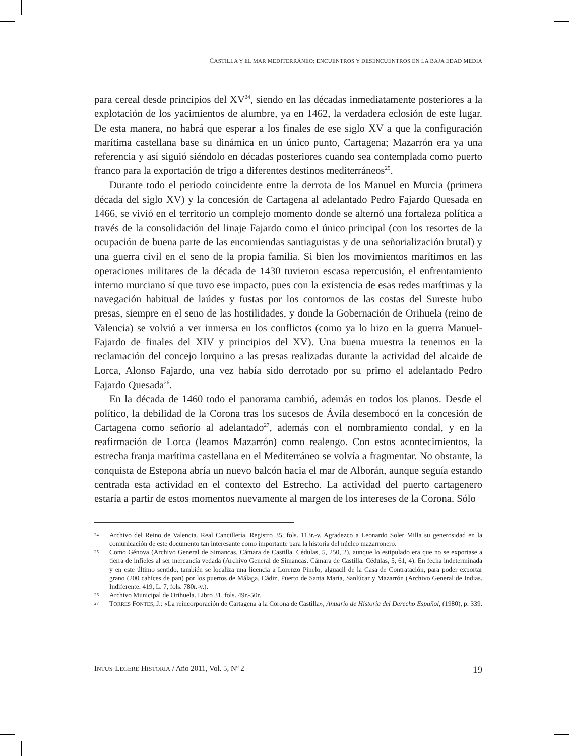CASTILLA Y EL MAR MEDITERRÁNEO: ENCUENTROS Y DESENCUENTROS EN LA BAJA EDAD MEDIA
para cereal desde principios del XV<sup>24</sup>, siendo en las décadas inmediatamente posteriores a la explotación de los yacimientos de alumbre, ya en 1462, la verdadera eclosión de este lugar. De esta manera, no habrá que esperar a los finales de ese siglo XV a que la configuración marítima castellana base su dinámica en un único punto, Cartagena; Mazarrón era ya una referencia y así siguió siéndolo en décadas posteriores cuando sea contemplada como puerto franco para la exportación de trigo a diferentes destinos mediterráneos<sup>25</sup>.
Durante todo el periodo coincidente entre la derrota de los Manuel en Murcia (primera década del siglo XV) y la concesión de Cartagena al adelantado Pedro Fajardo Quesada en 1466, se vivió en el territorio un complejo momento donde se alternó una fortaleza política a través de la consolidación del linaje Fajardo como el único principal (con los resortes de la ocupación de buena parte de las encomiendas santiaguistas y de una señorialización brutal) y una guerra civil en el seno de la propia familia. Si bien los movimientos marítimos en las operaciones militares de la década de 1430 tuvieron escasa repercusión, el enfrentamiento interno murciano sí que tuvo ese impacto, pues con la existencia de esas redes marítimas y la navegación habitual de laúdes y fustas por los contornos de las costas del Sureste hubo presas, siempre en el seno de las hostilidades, y donde la Gobernación de Orihuela (reino de Valencia) se volvió a ver inmersa en los conflictos (como ya lo hizo en la guerra Manuel-Fajardo de finales del XIV y principios del XV). Una buena muestra la tenemos en la reclamación del concejo lorquino a las presas realizadas durante la actividad del alcaide de Lorca, Alonso Fajardo, una vez había sido derrotado por su primo el adelantado Pedro Fajardo Quesada<sup>26</sup>.
En la década de 1460 todo el panorama cambió, además en todos los planos. Desde el político, la debilidad de la Corona tras los sucesos de Ávila desembocó en la concesión de Cartagena como señorío al adelantado<sup>27</sup>, además con el nombramiento condal, y en la reafirmación de Lorca (leamos Mazarrón) como realengo. Con estos acontecimientos, la estrecha franja marítima castellana en el Mediterráneo se volvía a fragmentar. No obstante, la conquista de Estepona abría un nuevo balcón hacia el mar de Alborán, aunque seguía estando centrada esta actividad en el contexto del Estrecho. La actividad del puerto cartagenero estaría a partir de estos momentos nuevamente al margen de los intereses de la Corona. Sólo
24 Archivo del Reino de Valencia. Real Cancillería. Registro 35, fols. 113r.-v. Agradezco a Leonardo Soler Milla su generosidad en la comunicación de este documento tan interesante como importante para la historia del núcleo mazarronero.
25 Como Génova (Archivo General de Simancas. Cámara de Castilla. Cédulas, 5, 250, 2), aunque lo estipulado era que no se exportase a tierra de infieles al ser mercancía vedada (Archivo General de Simancas. Cámara de Castilla. Cédulas, 5, 61, 4). En fecha indeterminada y en este último sentido, también se localiza una licencia a Lorenzo Pinelo, alguacil de la Casa de Contratación, para poder exportar grano (200 cahíces de pan) por los puertos de Málaga, Cádiz, Puerto de Santa María, Sanlúcar y Mazarrón (Archivo General de Indias. Indiferente. 419, L. 7, fols. 780r.-v.).
26 Archivo Municipal de Orihuela. Libro 31, fols. 49r.-50r.
27 TORRES FONTES, J.: «La reincorporación de Cartagena a la Corona de Castilla», Anuario de Historia del Derecho Español, (1980), p. 339.
INTUS-LEGERE HISTORIA / Año 2011, Vol. 5, Nº 2 19